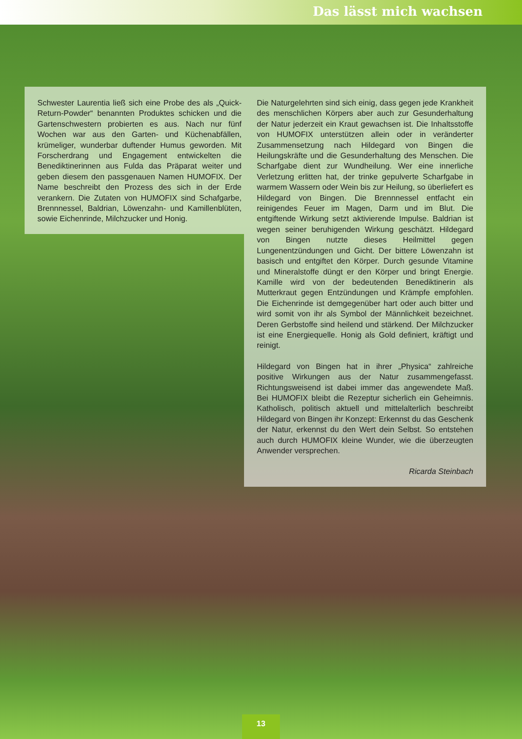Das lässt mich wachsen
Schwester Laurentia ließ sich eine Probe des als „Quick-Return-Powder“ benannten Produktes schicken und die Gartenschwestern probierten es aus. Nach nur fünf Wochen war aus den Garten- und Küchenabfällen, krümeliger, wunderbar duftender Humus geworden. Mit Forscherdrang und Engagement entwickelten die Benediktinerinnen aus Fulda das Präparat weiter und geben diesem den passgenauen Namen HUMOFIX. Der Name beschreibt den Prozess des sich in der Erde verankern. Die Zutaten von HUMOFIX sind Schafgarbe, Brennnessel, Baldrian, Löwenzahn- und Kamillenblüten, sowie Eichenrinde, Milchzucker und Honig.
Die Naturgelehrten sind sich einig, dass gegen jede Krankheit des menschlichen Körpers aber auch zur Gesunderhaltung der Natur jederzeit ein Kraut gewachsen ist. Die Inhaltsstoffe von HUMOFIX unterstützen allein oder in veränderter Zusammensetzung nach Hildegard von Bingen die Heilungskräfte und die Gesunderhaltung des Menschen. Die Scharfgabe dient zur Wundheilung. Wer eine innerliche Verletzung erlitten hat, der trinke gepulverte Scharfgabe in warmem Wassern oder Wein bis zur Heilung, so überliefert es Hildegard von Bingen. Die Brennnessel entfacht ein reinigendes Feuer im Magen, Darm und im Blut. Die entgiftende Wirkung setzt aktivierende Impulse. Baldrian ist wegen seiner beruhigenden Wirkung geschätzt. Hildegard von Bingen nutzte dieses Heilmittel gegen Lungenentzündungen und Gicht. Der bittere Löwenzahn ist basisch und entgiftet den Körper. Durch gesunde Vitamine und Mineralstoffe düngt er den Körper und bringt Energie. Kamille wird von der bedeutenden Benediktinerin als Mutterkraut gegen Entzündungen und Krämpfe empfohlen. Die Eichenrinde ist demgegenüber hart oder auch bitter und wird somit von ihr als Symbol der Männlichkeit bezeichnet. Deren Gerbstoffe sind heilend und stärkend. Der Milchzucker ist eine Energiequelle. Honig als Gold definiert, kräftigt und reinigt.
Hildegard von Bingen hat in ihrer „Physica“ zahlreiche positive Wirkungen aus der Natur zusammengefasst. Richtungsweisend ist dabei immer das angewendete Maß. Bei HUMOFIX bleibt die Rezeptur sicherlich ein Geheimnis. Katholisch, politisch aktuell und mittelalterlich beschreibt Hildegard von Bingen ihr Konzept: Erkennst du das Geschenk der Natur, erkennst du den Wert dein Selbst. So entstehen auch durch HUMOFIX kleine Wunder, wie die überzeugten Anwender versprechen.
Ricarda Steinbach
13